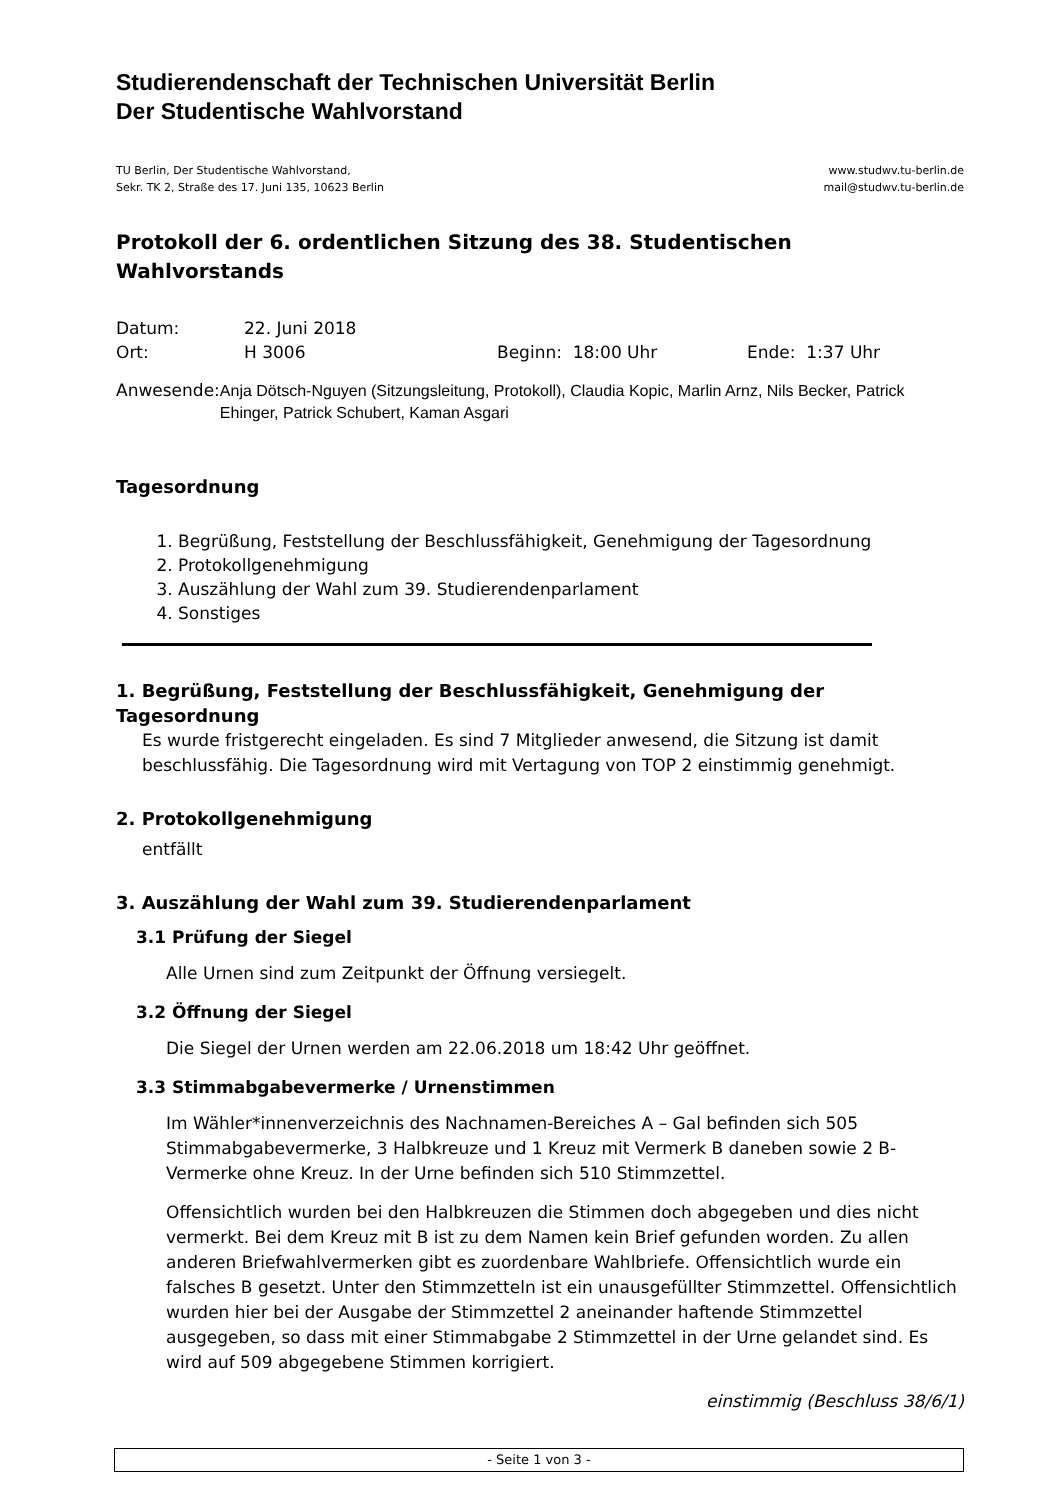Studierendenschaft der Technischen Universität Berlin
Der Studentische Wahlvorstand
TU Berlin, Der Studentische Wahlvorstand,
Sekr. TK 2, Straße des 17. Juni 135, 10623 Berlin
www.studwv.tu-berlin.de
mail@studwv.tu-berlin.de
Protokoll der 6. ordentlichen Sitzung des 38. Studentischen Wahlvorstands
Datum: 22. Juni 2018
Ort: H 3006 Beginn: 18:00 Uhr Ende: 1:37 Uhr
Anwesende: Anja Dötsch-Nguyen (Sitzungsleitung, Protokoll), Claudia Kopic, Marlin Arnz, Nils Becker, Patrick Ehinger, Patrick Schubert, Kaman Asgari
Tagesordnung
1. Begrüßung, Feststellung der Beschlussfähigkeit, Genehmigung der Tagesordnung
2. Protokollgenehmigung
3. Auszählung der Wahl zum 39. Studierendenparlament
4. Sonstiges
1. Begrüßung, Feststellung der Beschlussfähigkeit, Genehmigung der Tagesordnung
Es wurde fristgerecht eingeladen. Es sind 7 Mitglieder anwesend, die Sitzung ist damit beschlussfähig. Die Tagesordnung wird mit Vertagung von TOP 2 einstimmig genehmigt.
2. Protokollgenehmigung
entfällt
3. Auszählung der Wahl zum 39. Studierendenparlament
3.1 Prüfung der Siegel
Alle Urnen sind zum Zeitpunkt der Öffnung versiegelt.
3.2 Öffnung der Siegel
Die Siegel der Urnen werden am 22.06.2018 um 18:42 Uhr geöffnet.
3.3 Stimmabgabevermerke / Urnenstimmen
Im Wähler*innenverzeichnis des Nachnamen-Bereiches A – Gal befinden sich 505 Stimmabgabevermerke, 3 Halbkreuze und 1 Kreuz mit Vermerk B daneben sowie 2 B-Vermerke ohne Kreuz. In der Urne befinden sich 510 Stimmzettel.
Offensichtlich wurden bei den Halbkreuzen die Stimmen doch abgegeben und dies nicht vermerkt. Bei dem Kreuz mit B ist zu dem Namen kein Brief gefunden worden. Zu allen anderen Briefwahlvermerken gibt es zuordenbare Wahlbriefe. Offensichtlich wurde ein falsches B gesetzt. Unter den Stimmzetteln ist ein unausgefüllter Stimmzettel. Offensichtlich wurden hier bei der Ausgabe der Stimmzettel 2 aneinander haftende Stimmzettel ausgegeben, so dass mit einer Stimmabgabe 2 Stimmzettel in der Urne gelandet sind. Es wird auf 509 abgegebene Stimmen korrigiert.
einstimmig (Beschluss 38/6/1)
- Seite 1 von 3 -